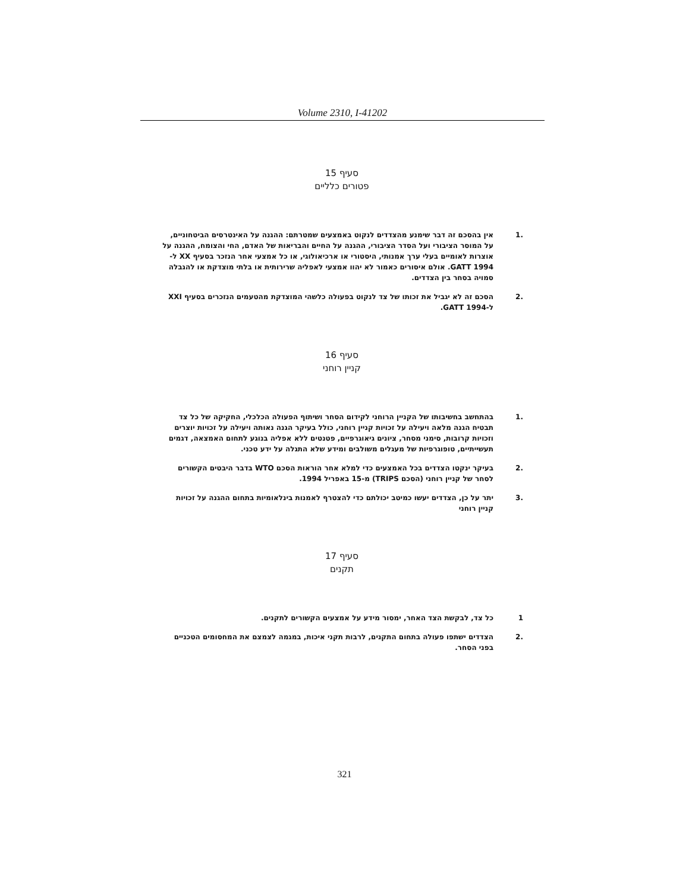Volume 2310, I-41202
סעיף 15
פטורים כלליים
.1 אין בהסכם זה דבר שימנע מהצדדים לנקוט באמצעים שמטרתם: ההגנה על האינטרסים הביטחוניים, על המוסר הציבורי ועל הסדר הציבורי, ההגנה על החיים והבריאות של האדם, החי והצומח, ההגנה על אוצרות לאומיים בעלי ערך אמנותי, היסטורי או ארכיאולוגי, או כל אמצעי אחר הנזכר בסעיף XX ל-GATT 1994. אולם איסורים כאמור לא יהוו אמצעי לאפליה שרירותית או בלתי מוצדקת או להגבלה סמויה בסחר בין הצדדים.
.2 הסכם זה לא יגביל את זכותו של צד לנקוט בפעולה כלשהי המוצדקת מהטעמים הנזכרים בסעיף XXI ל-GATT 1994.
סעיף 16
קניין רוחני
.1 בהתחשב בחשיבותו של הקניין הרוחני לקידום הסחר ושיתוף הפעולה הכלכלי, החקיקה של כל צד תבטיח הגנה מלאה ויעילה על זכויות קניין רוחני, כולל בעיקר הגנה נאותה ויעילה על זכויות יוצרים וזכויות קרובות, סימני מסחר, ציונים גיאוגרפיים, פטנטים ללא אפליה בנוגע לתחום האמצאה, דגמים תעשייתיים, טופוגרפיות של מעגלים משולבים ומידע שלא התגלה על ידע טכני.
.2 בעיקר ינקטו הצדדים בכל האמצעים כדי למלא אחר הוראות הסכם WTO בדבר היבטים הקשורים לסחר של קניין רוחני (הסכם TRIPS) מ-15 באפריל 1994.
.3 יתר על כן, הצדדים יעשו כמיטב יכולתם כדי להצטרף לאמנות בינלאומיות בתחום ההגנה על זכויות קניין רוחני
סעיף 17
תקנים
1 כל צד, לבקשת הצד האחר, ימסור מידע על אמצעים הקשורים לתקנים.
.2 הצדדים ישתפו פעולה בתחום התקנים, לרבות תקני איכות, במגמה לצמצם את המחסומים הטכניים בפני הסחר.
321